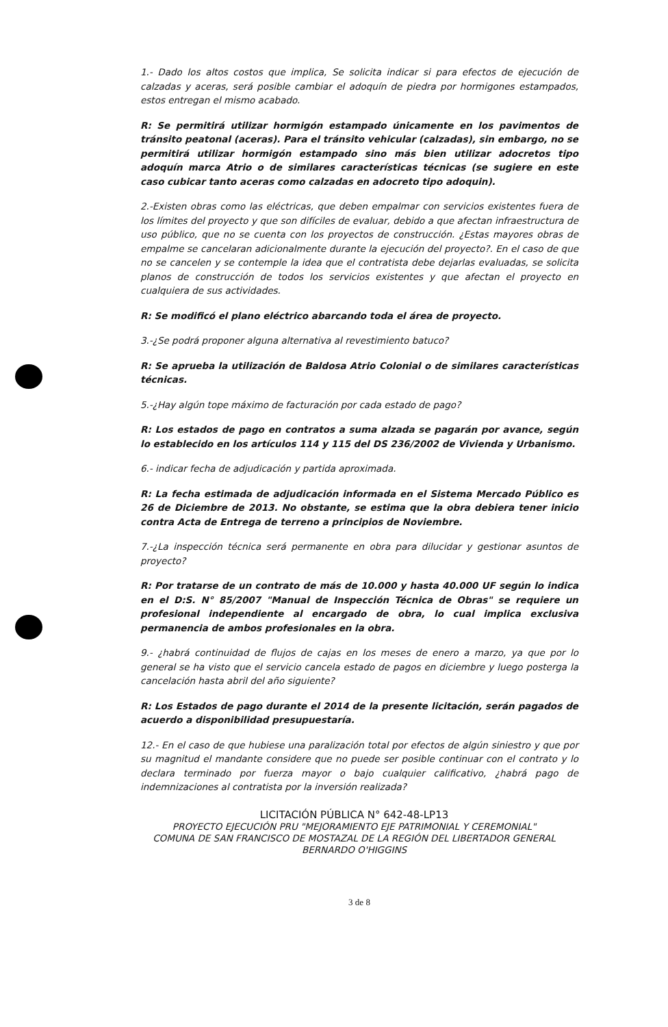1.- Dado los altos costos que implica, Se solicita indicar si para efectos de ejecución de calzadas y aceras, será posible cambiar el adoquín de piedra por hormigones estampados, estos entregan el mismo acabado.
R: Se permitirá utilizar hormigón estampado únicamente en los pavimentos de tránsito peatonal (aceras). Para el tránsito vehicular (calzadas), sin embargo, no se permitirá utilizar hormigón estampado sino más bien utilizar adocretos tipo adoquín marca Atrio o de similares características técnicas (se sugiere en este caso cubicar tanto aceras como calzadas en adocreto tipo adoquin).
2.-Existen obras como las eléctricas, que deben empalmar con servicios existentes fuera de los límites del proyecto y que son difíciles de evaluar, debido a que afectan infraestructura de uso público, que no se cuenta con los proyectos de construcción. ¿Estas mayores obras de empalme se cancelaran adicionalmente durante la ejecución del proyecto?. En el caso de que no se cancelen y se contemple la idea que el contratista debe dejarlas evaluadas, se solicita planos de construcción de todos los servicios existentes y que afectan el proyecto en cualquiera de sus actividades.
R: Se modificó el plano eléctrico abarcando toda el área de proyecto.
3.-¿Se podrá proponer alguna alternativa al revestimiento batuco?
R: Se aprueba la utilización de Baldosa Atrio Colonial o de similares características técnicas.
5.-¿Hay algún tope máximo de facturación por cada estado de pago?
R: Los estados de pago en contratos a suma alzada se pagarán por avance, según lo establecido en los artículos 114 y 115 del DS 236/2002 de Vivienda y Urbanismo.
6.- indicar fecha de adjudicación y partida aproximada.
R: La fecha estimada de adjudicación informada en el Sistema Mercado Público es 26 de Diciembre de 2013. No obstante, se estima que la obra debiera tener inicio contra Acta de Entrega de terreno a principios de Noviembre.
7.-¿La inspección técnica será permanente en obra para dilucidar y gestionar asuntos de proyecto?
R: Por tratarse de un contrato de más de 10.000 y hasta 40.000 UF según lo indica en el D:S. N° 85/2007 "Manual de Inspección Técnica de Obras" se requiere un profesional independiente al encargado de obra, lo cual implica exclusiva permanencia de ambos profesionales en la obra.
9.- ¿habrá continuidad de flujos de cajas en los meses de enero a marzo, ya que por lo general se ha visto que el servicio cancela estado de pagos en diciembre y luego posterga la cancelación hasta abril del año siguiente?
R: Los Estados de pago durante el 2014 de la presente licitación, serán pagados de acuerdo a disponibilidad presupuestaría.
12.- En el caso de que hubiese una paralización total por efectos de algún siniestro y que por su magnitud el mandante considere que no puede ser posible continuar con el contrato y lo declara terminado por fuerza mayor o bajo cualquier calificativo, ¿habrá pago de indemnizaciones al contratista por la inversión realizada?
LICITACIÓN PÚBLICA N° 642-48-LP13
PROYECTO EJECUCIÓN PRU "MEJORAMIENTO EJE PATRIMONIAL Y CEREMONIAL"
COMUNA DE SAN FRANCISCO DE MOSTAZAL DE LA REGIÓN DEL LIBERTADOR GENERAL
BERNARDO O'HIGGINS
3 de 8